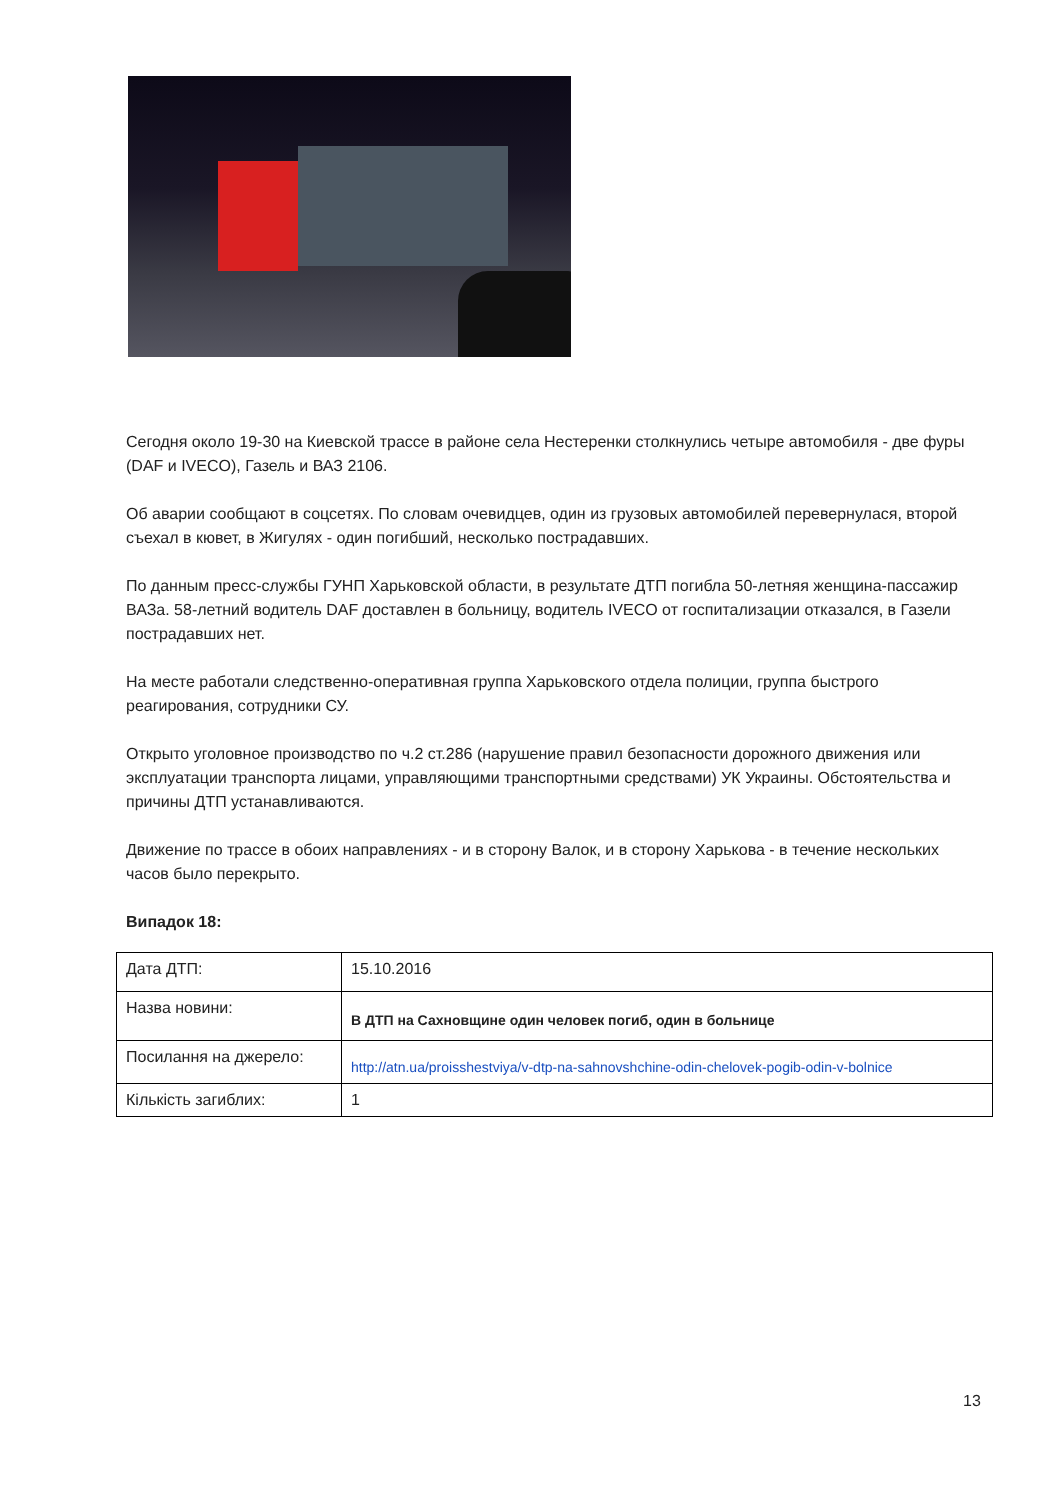Сегодня около 19-30 на Киевской трассе в районе села Нестеренки столкнулись четыре автомобиля - две фуры (DAF и IVECO), Газель и ВАЗ 2106.
Об аварии сообщают в соцсетях. По словам очевидцев, один из грузовых автомобилей перевернулася, второй съехал в кювет, в Жигулях - один погибший, несколько пострадавших.
По данным пресс-службы ГУНП Харьковской области, в результате ДТП погибла 50-летняя женщина-пассажир ВАЗа. 58-летний водитель DAF доставлен в больницу, водитель IVECO от госпитализации отказался, в Газели пострадавших нет.
На месте работали следственно-оперативная группа Харьковского отдела полиции, группа быстрого реагирования, сотрудники СУ.
Открыто уголовное производство по ч.2 ст.286 (нарушение правил безопасности дорожного движения или эксплуатации транспорта лицами, управляющими транспортными средствами) УК Украины. Обстоятельства и причины ДТП устанавливаются.
Движение по трассе в обоих направлениях - и в сторону Валок, и в сторону Харькова - в течение нескольких часов было перекрыто.
Випадок 18:
| Дата ДТП: | 15.10.2016 |
| Назва новини: | В ДТП на Сахновщине один человек погиб, один в больнице |
| Посилання на джерело: | http://atn.ua/proisshestviya/v-dtp-na-sahnovshchine-odin-chelovek-pogib-odin-v-bolnice |
| Кількість загиблих: | 1 |
13